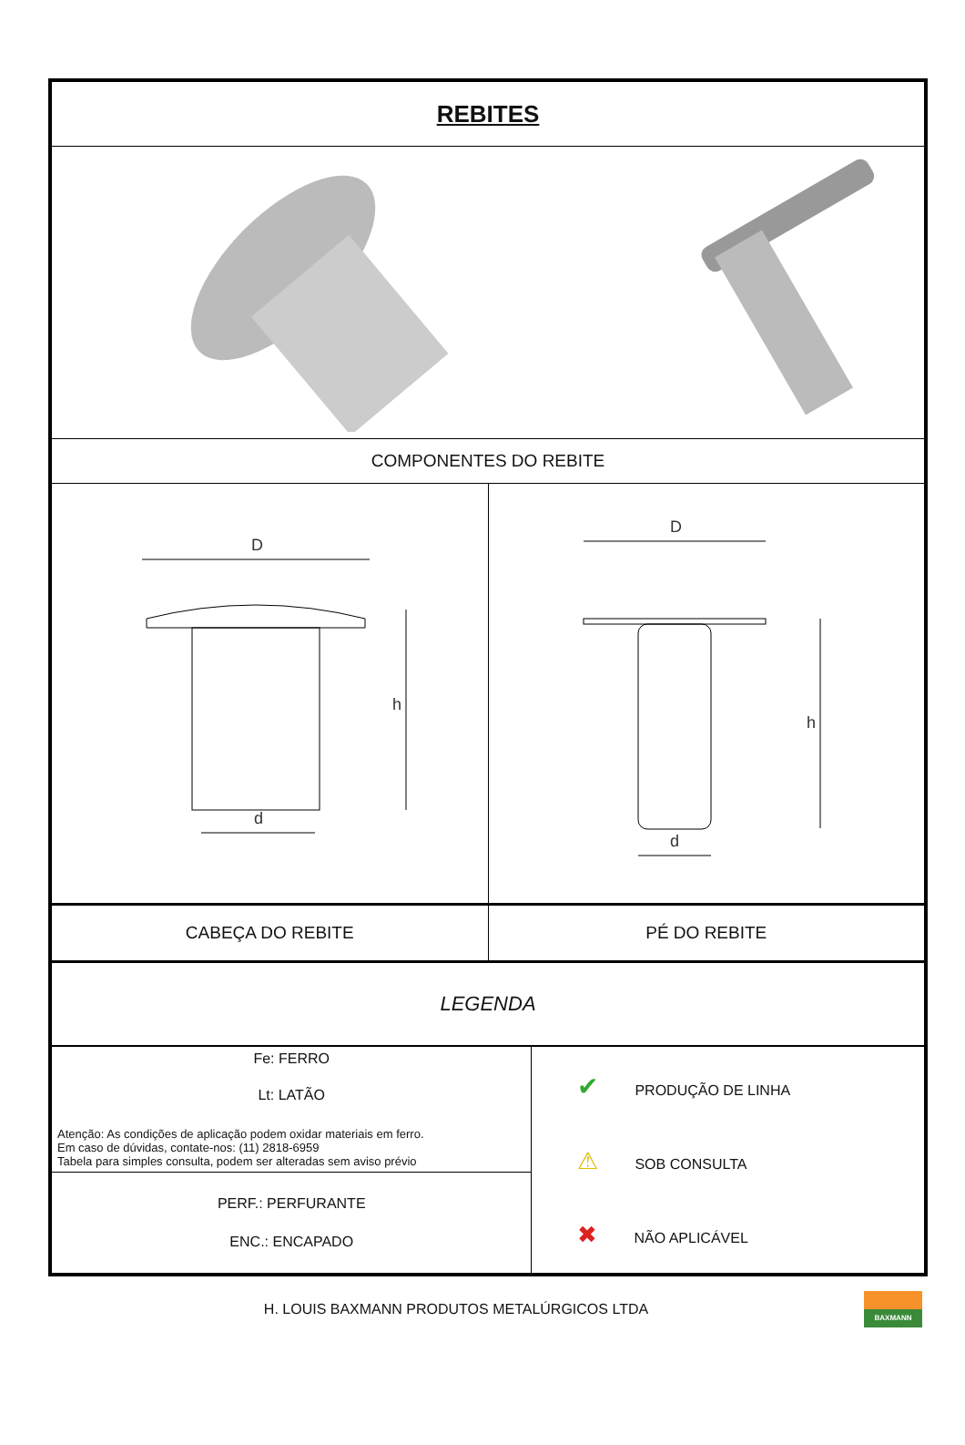| REBITES | |
| COMPONENTES DO REBITE | |
| D d h | D d h |
| CABEÇA DO REBITE | PÉ DO REBITE |
| LEGENDA | |
| Fe: FERRO Lt: LATÃO Atenção: As condições de aplicação podem oxidar materiais em ferro. Em caso de dúvidas, contate-nos: (11) 2818-6959 Tabela para simples consulta, podem ser alteradas sem aviso prévio | ✔ PRODUÇÃO DE LINHA ⚠ SOB CONSULTA ✖ NÃO APLICÁVEL |
| PERF.: PERFURANTE ENC.: ENCAPADO | |
H. LOUIS BAXMANN PRODUTOS METALÚRGICOS LTDA
BAXMANN